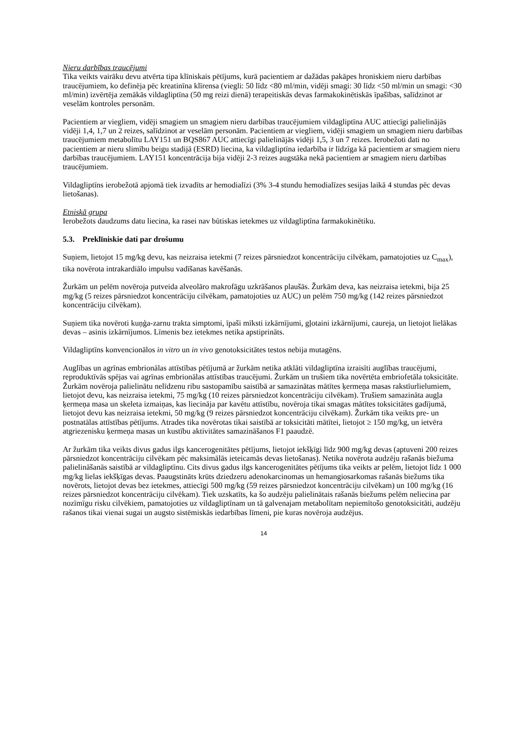Nieru darbības traucējumi
Tika veikts vairāku devu atvērta tipa klīniskais pētījums, kurā pacientiem ar dažādas pakāpes hroniskiem nieru darbības traucējumiem, ko definēja pēc kreatinīna klīrensa (viegli: 50 līdz <80 ml/min, vidēji smagi: 30 līdz <50 ml/min un smagi: <30 ml/min) izvērtēja zemākās vildagliptīna (50 mg reizi dienā) terapeitiskās devas farmakokinētiskās īpašības, salīdzinot ar veselām kontroles personām.
Pacientiem ar viegliem, vidēji smagiem un smagiem nieru darbības traucējumiem vildagliptīna AUC attiecīgi palielinājās vidēji 1,4, 1,7 un 2 reizes, salīdzinot ar veselām personām. Pacientiem ar viegliem, vidēji smagiem un smagiem nieru darbības traucējumiem metabolītu LAY151 un BQS867 AUC attiecīgi palielinājās vidēji 1,5, 3 un 7 reizes. Ierobežoti dati no pacientiem ar nieru slimību beigu stadijā (ESRD) liecina, ka vildagliptīna iedarbība ir līdzīga kā pacientiem ar smagiem nieru darbības traucējumiem. LAY151 koncentrācija bija vidēji 2-3 reizes augstāka nekā pacientiem ar smagiem nieru darbības traucējumiem.
Vildagliptīns ierobežotā apjomā tiek izvadīts ar hemodialīzi (3% 3-4 stundu hemodialīzes sesijas laikā 4 stundas pēc devas lietošanas).
Etniskā grupa
Ierobežots daudzums datu liecina, ka rasei nav būtiskas ietekmes uz vildagliptīna farmakokinētiku.
5.3. Preklīniskie dati par drošumu
Suņiem, lietojot 15 mg/kg devu, kas neizraisa ietekmi (7 reizes pārsniedzot koncentrāciju cilvēkam, pamatojoties uz C<sub>max</sub>), tika novērota intrakardiālo impulsu vadīšanas kavēšanās.
Žurkām un pelēm novēroja putveida alveolāro makrofāgu uzkrāšanos plaušās. Žurkām deva, kas neizraisa ietekmi, bija 25 mg/kg (5 reizes pārsniedzot koncentrāciju cilvēkam, pamatojoties uz AUC) un pelēm 750 mg/kg (142 reizes pārsniedzot koncentrāciju cilvēkam).
Suņiem tika novēroti kuņģa-zarnu trakta simptomi, īpaši mīksti izkārnījumi, gļotaini izkārnījumi, caureja, un lietojot lielākas devas – asinis izkārnījumos. Līmenis bez ietekmes netika apstiprināts.
Vildagliptīns konvencionālos in vitro un in vivo genotoksicitātes testos nebija mutagēns.
Auglības un agrīnas embrionālas attīstības pētījumā ar žurkām netika atklāti vildagliptīna izraisīti auglības traucējumi, reproduktīvās spējas vai agrīnas embrionālas attīstības traucējumi. Žurkām un trušiem tika novērtēta embriofetāla toksicitāte. Žurkām novēroja palielinātu nelīdzenu ribu sastopamību saistībā ar samazinātas mātītes ķermeņa masas rakstīurlielumiem, lietojot devu, kas neizraisa ietekmi, 75 mg/kg (10 reizes pārsniedzot koncentrāciju cilvēkam). Trušiem samazināta augļa ķermeņa masa un skeleta izmaiņas, kas liecināja par kavētu attīstību, novēroja tikai smagas mātītes toksicitātes gadījumā, lietojot devu kas neizraisa ietekmi, 50 mg/kg (9 reizes pārsniedzot koncentrāciju cilvēkam). Žurkām tika veikts pre- un postnatālas attīstības pētījums. Atrades tika novērotas tikai saistībā ar toksicitāti mātītei, lietojot ≥ 150 mg/kg, un ietvēra atgriezenisku ķermeņa masas un kustību aktivitātes samazināšanos F1 paaudzē.
Ar žurkām tika veikts divus gadus ilgs kancerogenitātes pētījums, lietojot iekšķīgi līdz 900 mg/kg devas (aptuveni 200 reizes pārsniedzot koncentrāciju cilvēkam pēc maksimālās ieteicamās devas lietošanas). Netika novērota audzēju rašanās biežuma palielināšanās saistībā ar vildagliptīnu. Cits divus gadus ilgs kancerogenitātes pētījums tika veikts ar pelēm, lietojot līdz 1 000 mg/kg lielas iekšķīgas devas. Paaugstināts krūts dziedzeru adenokarcinomas un hemangiosarkomas rašanās biežums tika novērots, lietojot devas bez ietekmes, attiecīgi 500 mg/kg (59 reizes pārsniedzot koncentrāciju cilvēkam) un 100 mg/kg (16 reizes pārsniedzot koncentrāciju cilvēkam). Tiek uzskatīts, ka šo audzēju palielinātais rašanās biežums pelēm neliecina par nozīmīgu risku cilvēkiem, pamatojoties uz vildagliptīnam un tā galvenajam metabolītam nepiemītošo genotoksicitāti, audzēju rašanos tikai vienai sugai un augsto sistēmiskās iedarbības līmeni, pie kuras novēroja audzējus.
14